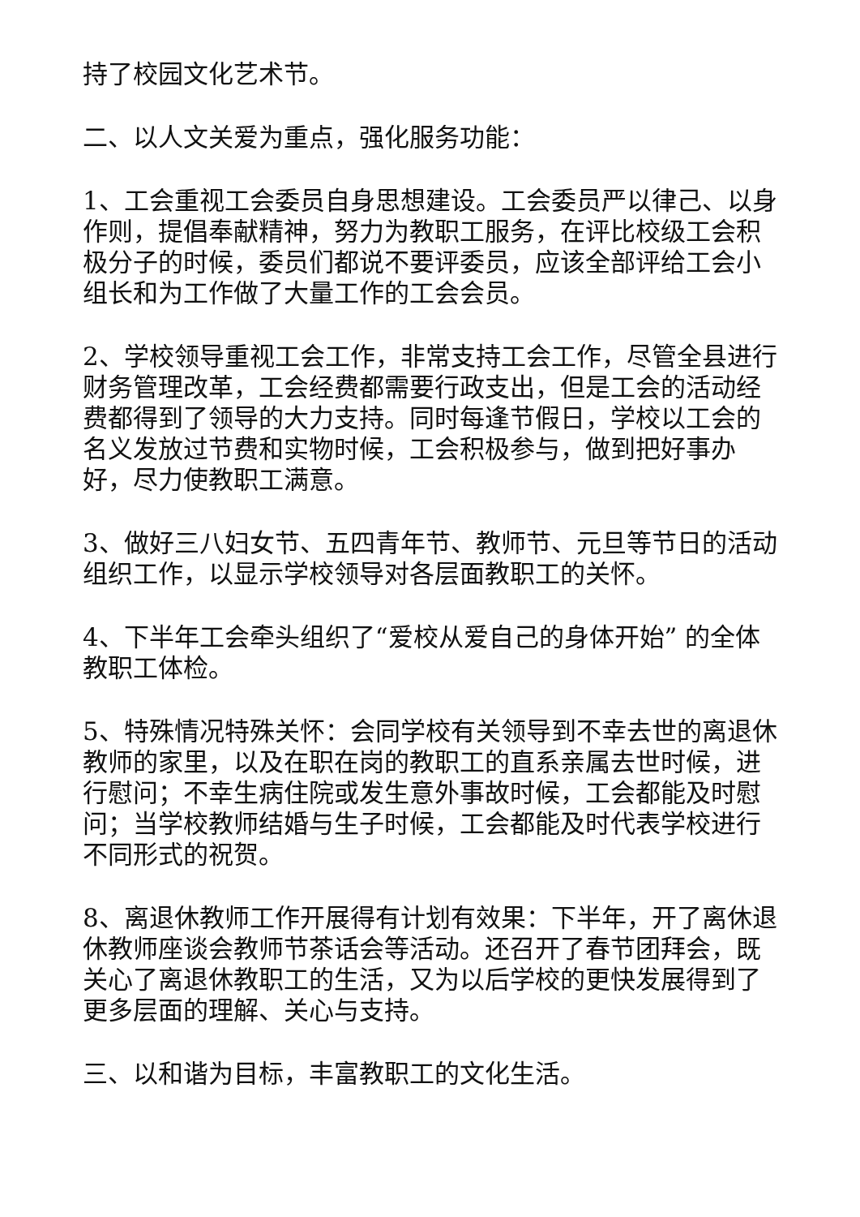持了校园文化艺术节。
二、以人文关爱为重点，强化服务功能：
1、工会重视工会委员自身思想建设。工会委员严以律己、以身作则，提倡奉献精神，努力为教职工服务，在评比校级工会积极分子的时候，委员们都说不要评委员，应该全部评给工会小组长和为工作做了大量工作的工会会员。
2、学校领导重视工会工作，非常支持工会工作，尽管全县进行财务管理改革，工会经费都需要行政支出，但是工会的活动经费都得到了领导的大力支持。同时每逢节假日，学校以工会的名义发放过节费和实物时候，工会积极参与，做到把好事办好，尽力使教职工满意。
3、做好三八妇女节、五四青年节、教师节、元旦等节日的活动组织工作，以显示学校领导对各层面教职工的关怀。
4、下半年工会牵头组织了“爱校从爱自己的身体开始” 的全体教职工体检。
5、特殊情况特殊关怀：会同学校有关领导到不幸去世的离退休教师的家里，以及在职在岗的教职工的直系亲属去世时候，进行慰问；不幸生病住院或发生意外事故时候，工会都能及时慰问；当学校教师结婚与生子时候，工会都能及时代表学校进行不同形式的祝贺。
8、离退休教师工作开展得有计划有效果：下半年，开了离休退休教师座谈会教师节茶话会等活动。还召开了春节团拜会，既关心了离退休教职工的生活，又为以后学校的更快发展得到了更多层面的理解、关心与支持。
三、以和谐为目标，丰富教职工的文化生活。